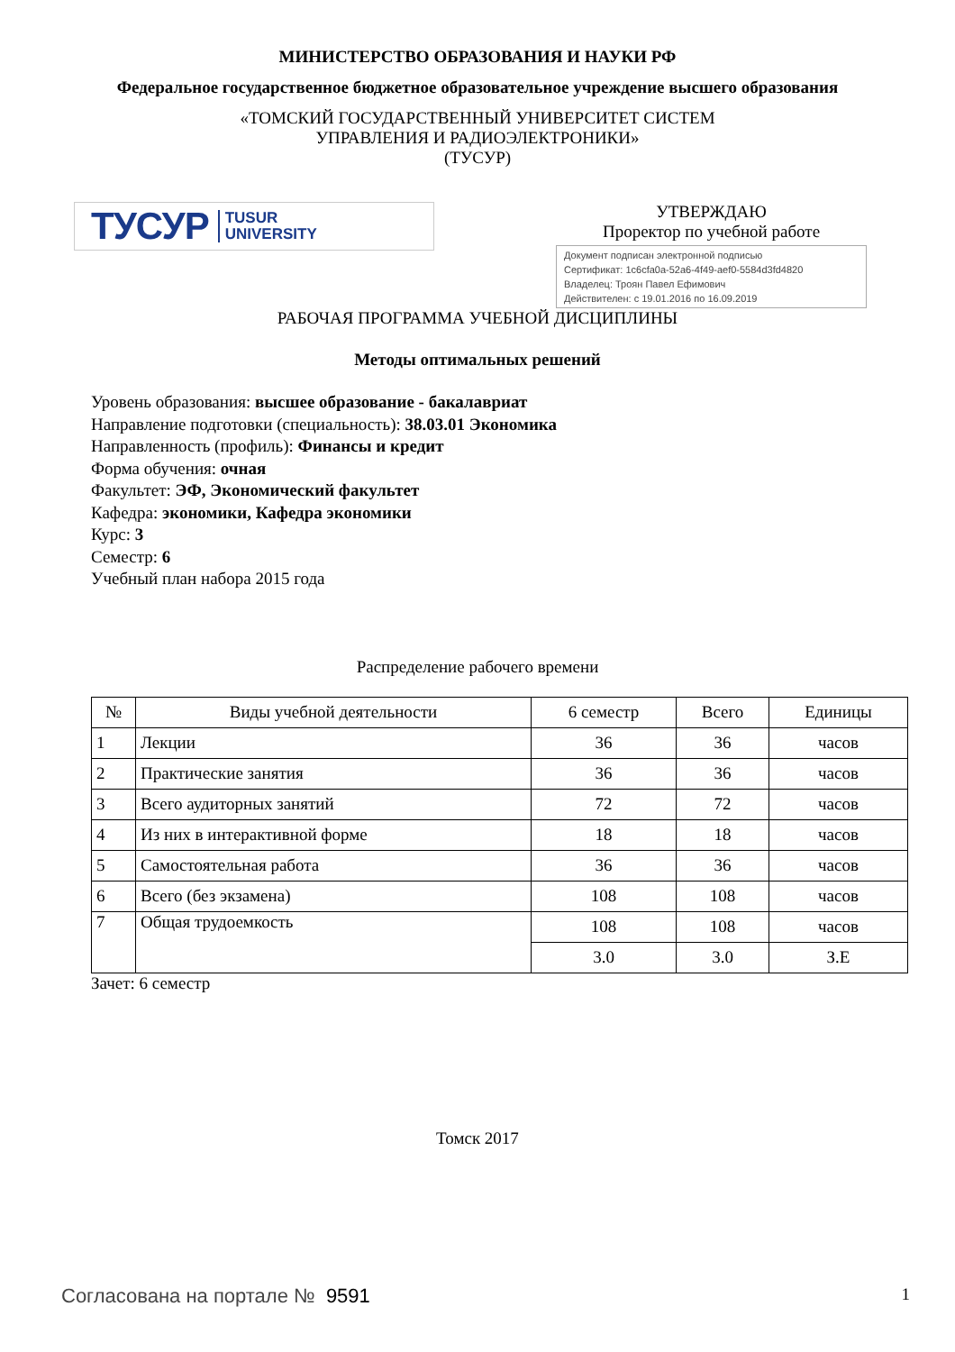МИНИСТЕРСТВО ОБРАЗОВАНИЯ И НАУКИ РФ
Федеральное государственное бюджетное образовательное учреждение высшего образования
«ТОМСКИЙ ГОСУДАРСТВЕННЫЙ УНИВЕРСИТЕТ СИСТЕМ
УПРАВЛЕНИЯ И РАДИОЭЛЕКТРОНИКИ»
(ТУСУР)
ТУСУР TUSUR
UNIVERSITY
УТВЕРЖДАЮ
Проректор по учебной работе
Документ подписан электронной подписью
Сертификат: 1c6cfa0a-52a6-4f49-aef0-5584d3fd4820
Владелец: Троян Павел Ефимович
Действителен: с 19.01.2016 по 16.09.2019
РАБОЧАЯ ПРОГРАММА УЧЕБНОЙ ДИСЦИПЛИНЫ
Методы оптимальных решений
Уровень образования: высшее образование - бакалавриат
Направление подготовки (специальность): 38.03.01 Экономика
Направленность (профиль): Финансы и кредит
Форма обучения: очная
Факультет: ЭФ, Экономический факультет
Кафедра: экономики, Кафедра экономики
Курс: 3
Семестр: 6
Учебный план набора 2015 года
Распределение рабочего времени
| № | Виды учебной деятельности | 6 семестр | Всего | Единицы |
| --- | --- | --- | --- | --- |
| 1 | Лекции | 36 | 36 | часов |
| 2 | Практические занятия | 36 | 36 | часов |
| 3 | Всего аудиторных занятий | 72 | 72 | часов |
| 4 | Из них в интерактивной форме | 18 | 18 | часов |
| 5 | Самостоятельная работа | 36 | 36 | часов |
| 6 | Всего (без экзамена) | 108 | 108 | часов |
| 7 | Общая трудоемкость | 108 | 108 | часов |
| | | 3.0 | 3.0 | З.Е |
Зачет: 6 семестр
Томск 2017
Согласована на портале № 9591 1